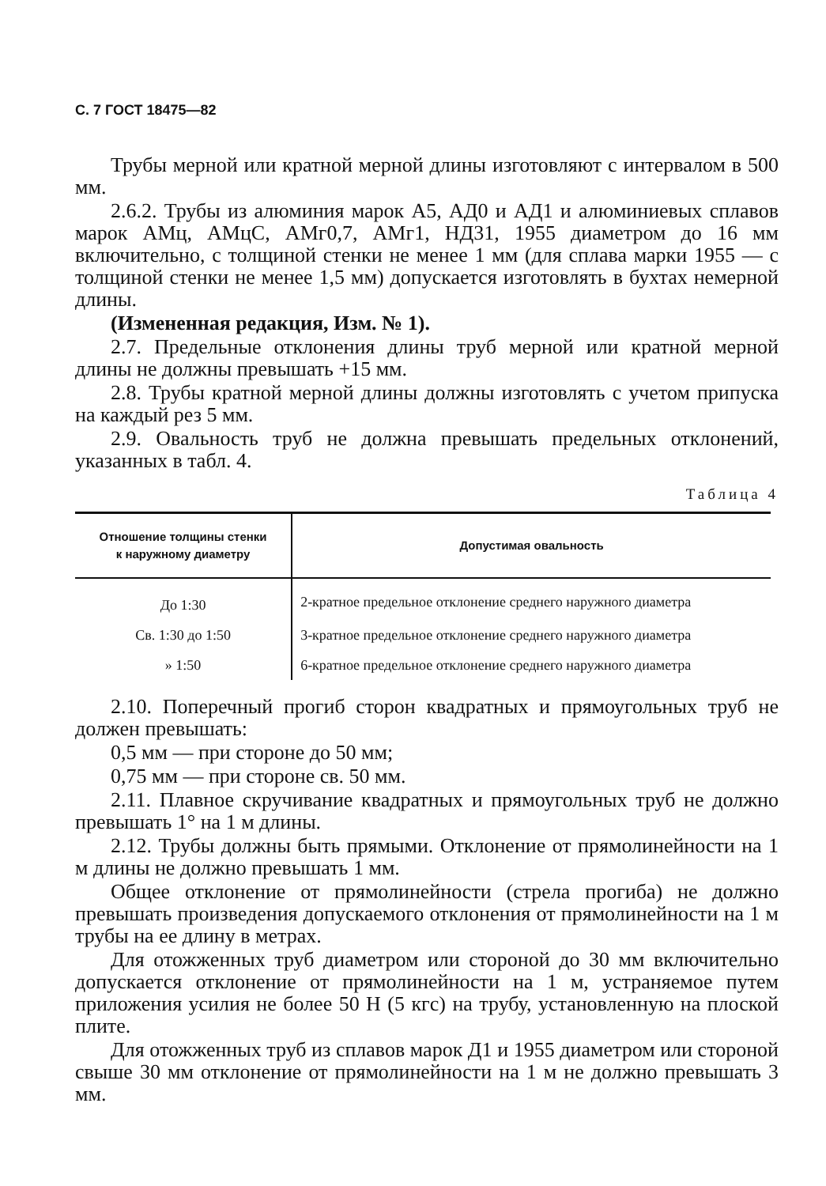С. 7 ГОСТ 18475—82
Трубы мерной или кратной мерной длины изготовляют с интервалом в 500 мм.
2.6.2. Трубы из алюминия марок А5, АД0 и АД1 и алюминиевых сплавов марок АМц, АМцС, АМг0,7, АМг1, НД31, 1955 диаметром до 16 мм включительно, с толщиной стенки не менее 1 мм (для сплава марки 1955 — с толщиной стенки не менее 1,5 мм) допускается изготовлять в бухтах немерной длины.
(Измененная редакция, Изм. № 1).
2.7. Предельные отклонения длины труб мерной или кратной мерной длины не должны превышать +15 мм.
2.8. Трубы кратной мерной длины должны изготовлять с учетом припуска на каждый рез 5 мм.
2.9. Овальность труб не должна превышать предельных отклонений, указанных в табл. 4.
Таблица 4
| Отношение толщины стенки к наружному диаметру | Допустимая овальность |
| --- | --- |
| До 1:30 | 2-кратное предельное отклонение среднего наружного диаметра |
| Св. 1:30 до 1:50 | 3-кратное предельное отклонение среднего наружного диаметра |
| » 1:50 | 6-кратное предельное отклонение среднего наружного диаметра |
2.10. Поперечный прогиб сторон квадратных и прямоугольных труб не должен превышать:
0,5 мм — при стороне до 50 мм;
0,75 мм — при стороне св. 50 мм.
2.11. Плавное скручивание квадратных и прямоугольных труб не должно превышать 1° на 1 м длины.
2.12. Трубы должны быть прямыми. Отклонение от прямолинейности на 1 м длины не должно превышать 1 мм.
Общее отклонение от прямолинейности (стрела прогиба) не должно превышать произведения допускаемого отклонения от прямолинейности на 1 м трубы на ее длину в метрах.
Для отожженных труб диаметром или стороной до 30 мм включительно допускается отклонение от прямолинейности на 1 м, устраняемое путем приложения усилия не более 50 Н (5 кгс) на трубу, установленную на плоской плите.
Для отожженных труб из сплавов марок Д1 и 1955 диаметром или стороной свыше 30 мм отклонение от прямолинейности на 1 м не должно превышать 3 мм.